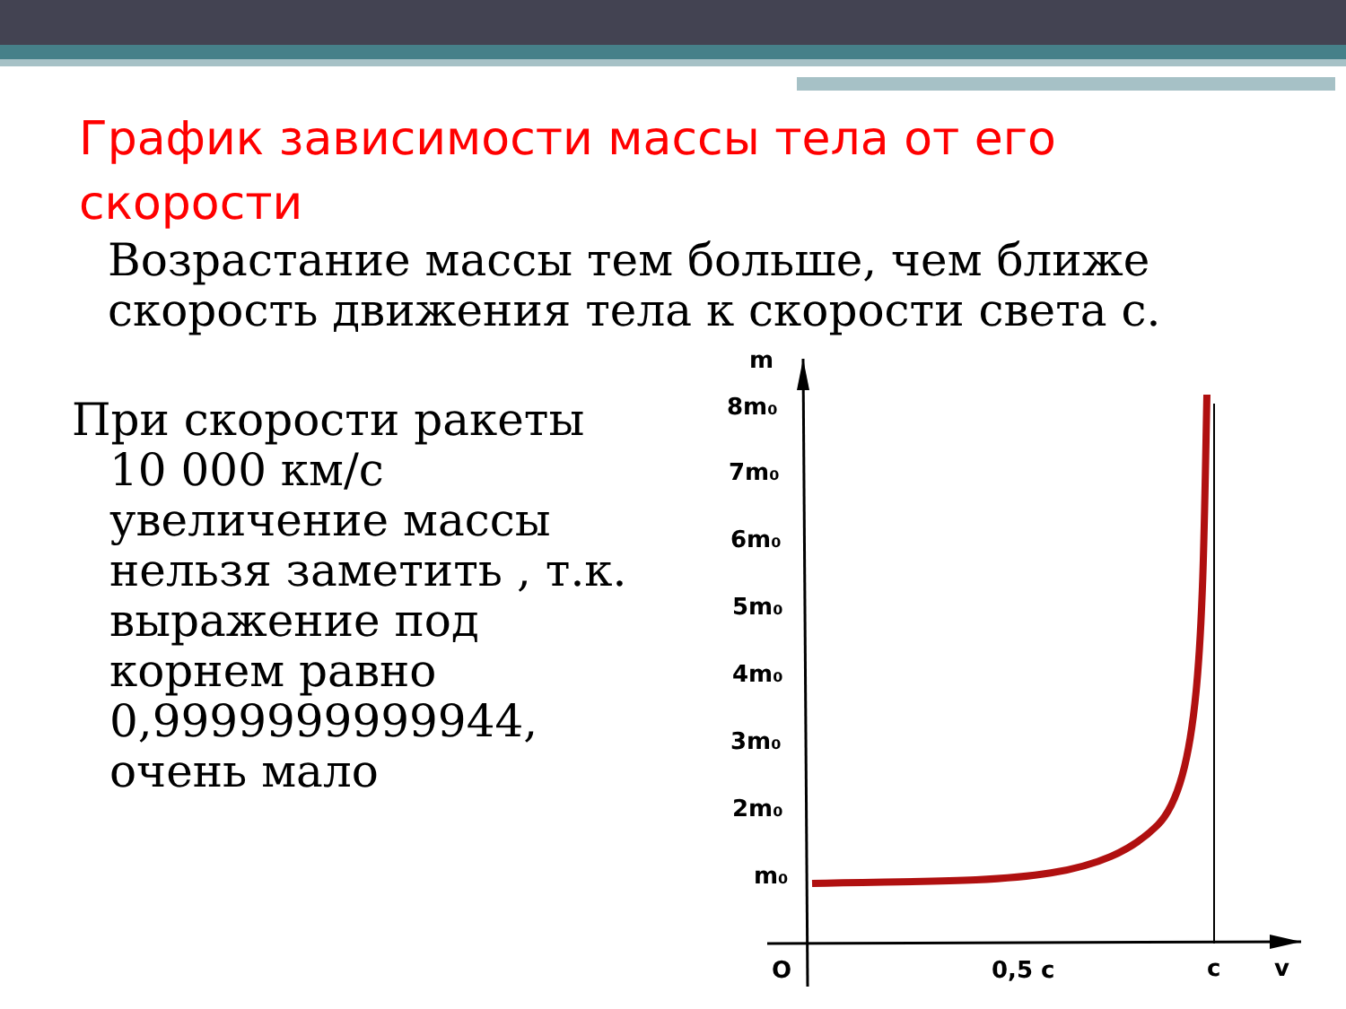График зависимости массы тела от его скорости
Возрастание массы тем больше, чем ближе скорость движения тела к скорости света с.
При скорости ракеты
10 000 км/с увеличение массы нельзя заметить , т.к. выражение под корнем равно 0,9999999999944, очень мало
m
8m₀
7m₀
6m₀
5m₀
4m₀
3m₀
2m₀
m₀
O
0,5 c
c
v